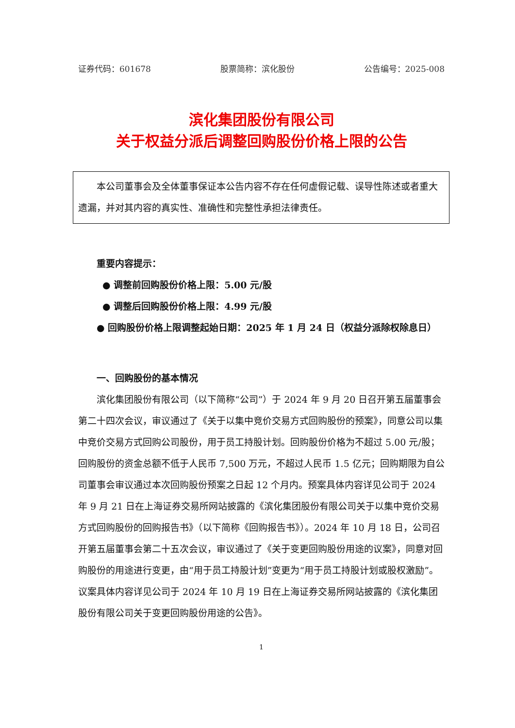证券代码：601678 股票简称：滨化股份 公告编号：2025-008
滨化集团股份有限公司
关于权益分派后调整回购股份价格上限的公告
本公司董事会及全体董事保证本公告内容不存在任何虚假记载、误导性陈述或者重大遗漏，并对其内容的真实性、准确性和完整性承担法律责任。
重要内容提示：
● 调整前回购股份价格上限：5.00 元/股
● 调整后回购股份价格上限：4.99 元/股
● 回购股份价格上限调整起始日期：2025 年 1 月 24 日（权益分派除权除息日）
一、回购股份的基本情况
滨化集团股份有限公司（以下简称“公司”）于 2024 年 9 月 20 日召开第五届董事会第二十四次会议，审议通过了《关于以集中竞价交易方式回购股份的预案》，同意公司以集中竞价交易方式回购公司股份，用于员工持股计划。回购股份价格为不超过 5.00 元/股；回购股份的资金总额不低于人民币 7,500 万元，不超过人民币 1.5 亿元；回购期限为自公司董事会审议通过本次回购股份预案之日起 12 个月内。预案具体内容详见公司于 2024 年 9 月 21 日在上海证券交易所网站披露的《滨化集团股份有限公司关于以集中竞价交易方式回购股份的回购报告书》（以下简称《回购报告书》）。2024 年 10 月 18 日，公司召开第五届董事会第二十五次会议，审议通过了《关于变更回购股份用途的议案》，同意对回购股份的用途进行变更，由“用于员工持股计划”变更为“用于员工持股计划或股权激励”。议案具体内容详见公司于 2024 年 10 月 19 日在上海证券交易所网站披露的《滨化集团股份有限公司关于变更回购股份用途的公告》。
1